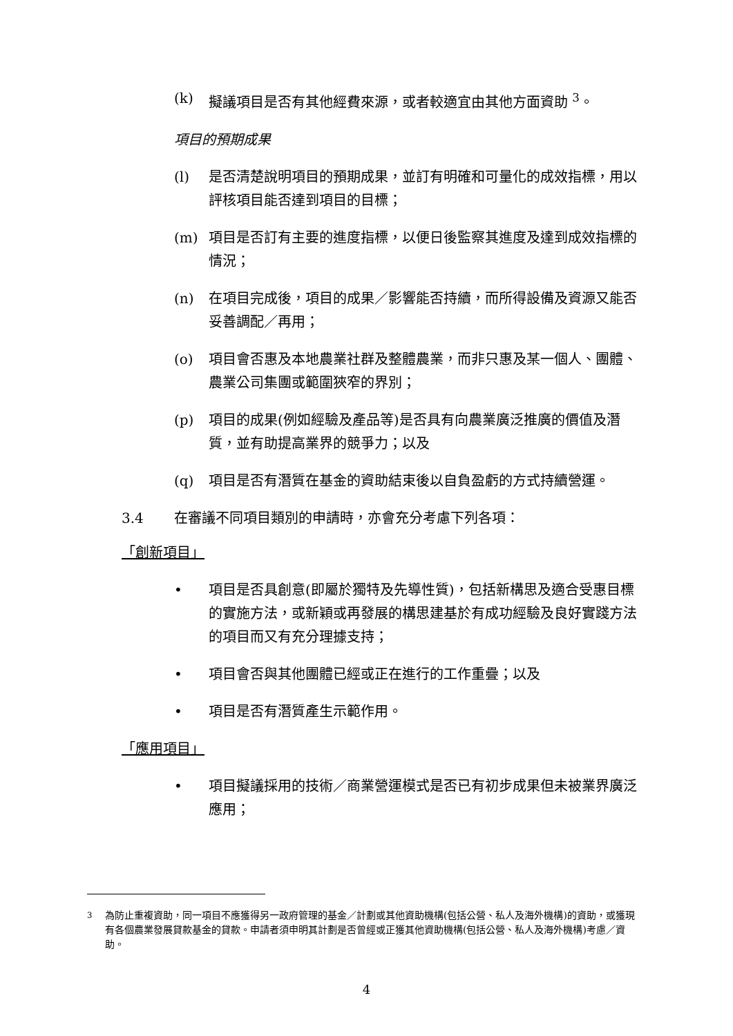(k) 擬議項目是否有其他經費來源，或者較適宜由其他方面資助 <sup>3</sup>。
項目的預期成果
(l) 是否清楚說明項目的預期成果，並訂有明確和可量化的成效指標，用以評核項目能否達到項目的目標；
(m) 項目是否訂有主要的進度指標，以便日後監察其進度及達到成效指標的情況；
(n) 在項目完成後，項目的成果／影響能否持續，而所得設備及資源又能否妥善調配／再用；
(o) 項目會否惠及本地農業社群及整體農業，而非只惠及某一個人、團體、農業公司集團或範圍狹窄的界別；
(p) 項目的成果(例如經驗及產品等)是否具有向農業廣泛推廣的價值及潛質，並有助提高業界的競爭力；以及
(q) 項目是否有潛質在基金的資助結束後以自負盈虧的方式持續營運。
3.4 在審議不同項目類別的申請時，亦會充分考慮下列各項：
「創新項目」
• 項目是否具創意(即屬於獨特及先導性質)，包括新構思及適合受惠目標的實施方法，或新穎或再發展的構思建基於有成功經驗及良好實踐方法的項目而又有充分理據支持；
• 項目會否與其他團體已經或正在進行的工作重疊；以及
• 項目是否有潛質產生示範作用。
「應用項目」
• 項目擬議採用的技術／商業營運模式是否已有初步成果但未被業界廣泛應用；
<sup>3</sup> 為防止重複資助，同一項目不應獲得另一政府管理的基金／計劃或其他資助機構(包括公營、私人及海外機構)的資助，或獲現有各個農業發展貸款基金的貸款。申請者須申明其計劃是否曾經或正獲其他資助機構(包括公營、私人及海外機構)考慮／資助。
4